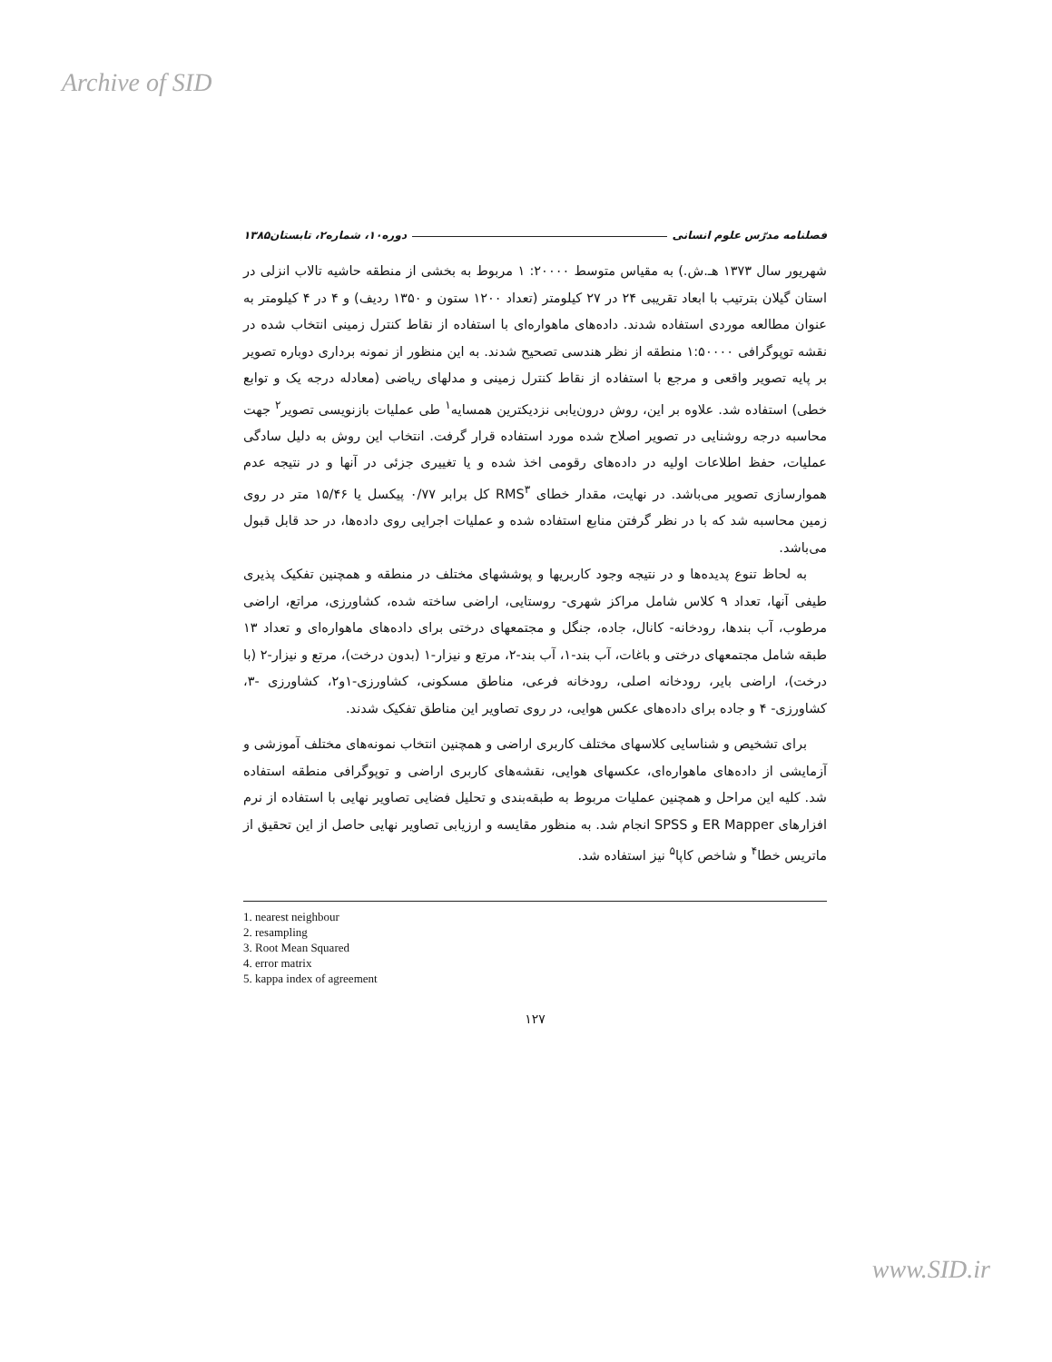Archive of SID
فصلنامه مدرّس علوم انسانی دوره۱۰، شماره۲، تابستان۱۳۸۵
شهریور سال ۱۳۷۳ هـ.ش.) به مقیاس متوسط ۲۰۰۰۰: ۱ مربوط به بخشی از منطقه حاشیه تالاب انزلی در استان گیلان بترتیب با ابعاد تقریبی ۲۴ در ۲۷ کیلومتر (تعداد ۱۲۰۰ ستون و ۱۳۵۰ ردیف) و ۴ در ۴ کیلومتر به عنوان مطالعه موردی استفاده شدند. داده‌های ماهواره‌ای با استفاده از نقاط کنترل زمینی انتخاب شده در نقشه توپوگرافی ۱:۵۰۰۰۰ منطقه از نظر هندسی تصحیح شدند. به این منظور از نمونه برداری دوباره تصویر بر پایه تصویر واقعی و مرجع با استفاده از نقاط کنترل زمینی و مدلهای ریاضی (معادله درجه یک و توابع خطی) استفاده شد. علاوه بر این، روش درون‌یابی نزدیکترین همسایه<sup>۱</sup> طی عملیات بازنویسی تصویر<sup>۲</sup> جهت محاسبه درجه روشنایی در تصویر اصلاح شده مورد استفاده قرار گرفت. انتخاب این روش به دلیل سادگی عملیات، حفظ اطلاعات اولیه در داده‌های رقومی اخذ شده و یا تغییری جزئی در آنها و در نتیجه عدم هموارسازی تصویر می‌باشد. در نهایت، مقدار خطای RMS<sup>۳</sup> کل برابر ۰/۷۷ پیکسل یا ۱۵/۴۶ متر در روی زمین محاسبه شد که با در نظر گرفتن منابع استفاده شده و عملیات اجرایی روی داده‌ها، در حد قابل قبول می‌باشد.
به لحاظ تنوع پدیده‌ها و در نتیجه وجود کاربریها و پوششهای مختلف در منطقه و همچنین تفکیک پذیری طیفی آنها، تعداد ۹ کلاس شامل مراکز شهری- روستایی، اراضی ساخته شده، کشاورزی، مراتع، اراضی مرطوب، آب بندها، رودخانه- کانال، جاده، جنگل و مجتمعهای درختی برای داده‌های ماهواره‌ای و تعداد ۱۳ طبقه شامل مجتمعهای درختی و باغات، آب بند-۱، آب بند-۲، مرتع و نیزار-۱ (بدون درخت)، مرتع و نیزار-۲ (با درخت)، اراضی بایر، رودخانه اصلی، رودخانه فرعی، مناطق مسکونی، کشاورزی-۱و۲، کشاورزی -۳، کشاورزی- ۴ و جاده برای داده‌های عکس هوایی، در روی تصاویر این مناطق تفکیک شدند.
برای تشخیص و شناسایی کلاسهای مختلف کاربری اراضی و همچنین انتخاب نمونه‌های مختلف آموزشی و آزمایشی از داده‌های ماهواره‌ای، عکسهای هوایی، نقشه‌های کاربری اراضی و توپوگرافی منطقه استفاده شد. کلیه این مراحل و همچنین عملیات مربوط به طبقه‌بندی و تحلیل فضایی تصاویر نهایی با استفاده از نرم افزارهای ER Mapper و SPSS انجام شد. به منظور مقایسه و ارزیابی تصاویر نهایی حاصل از این تحقیق از ماتریس خطا<sup>۴</sup> و شاخص کاپا<sup>۵</sup> نیز استفاده شد.
1. nearest neighbour
2. resampling
3. Root Mean Squared
4. error matrix
5. kappa index of agreement
۱۲۷
www.SID.ir